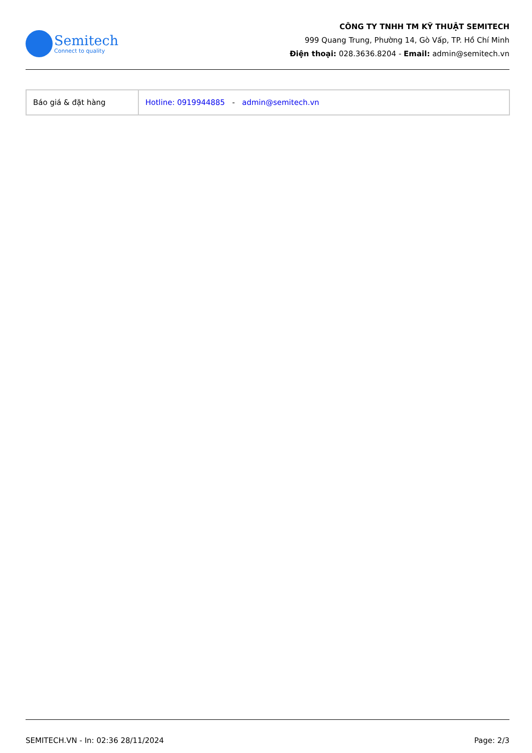Semitech
Connect to quality
CÔNG TY TNHH TM KỸ THUẬT SEMITECH
999 Quang Trung, Phường 14, Gò Vấp, TP. Hồ Chí Minh
Điện thoại: 028.3636.8204 - Email: admin@semitech.vn
| Báo giá & đặt hàng | Hotline: 0919944885 - admin@semitech.vn |
SEMITECH.VN - In: 02:36 28/11/2024 Page: 2/3